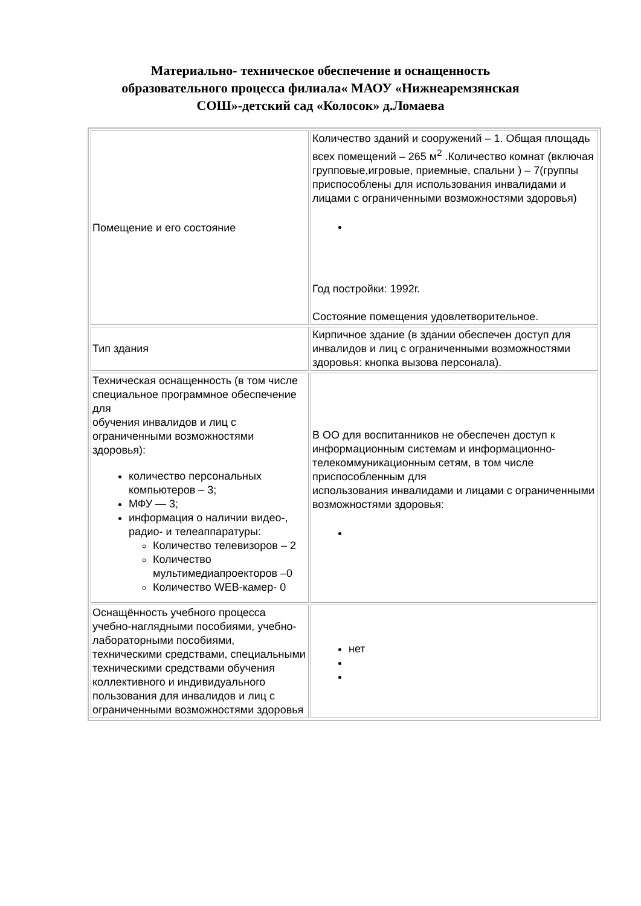Материально- техническое обеспечение и оснащенность
образовательного процесса филиала« МАОУ «Нижнеаремзянская
СОШ»-детский сад «Колосок» д.Ломаева
| Помещение и его состояние | Количество зданий и сооружений – 1. Общая площадь всех помещений – 265 м<sup>2</sup> .Количество комнат (включая групповые,игровые, приемные, спальни ) – 7(группы приспособлены для использования инвалидами и лицами с ограниченными возможностями здоровья) Год постройки: 1992г. Состояние помещения удовлетворительное. |
| Тип здания | Кирпичное здание (в здании обеспечен доступ для инвалидов и лиц с ограниченными возможностями здоровья: кнопка вызова персонала). |
| Техническая оснащенность (в том числе специальное программное обеспечение для обучения инвалидов и лиц с ограниченными возможностями здоровья): количество персональных компьютеров – 3; МФУ — 3; информация о наличии видео-, радио- и телеаппаратуры: Количество телевизоров – 2 Количество мультимедиапроекторов –0 Количество WEB-камер- 0 | В ОО для воспитанников не обеспечен доступ к информационным системам и информационно-телекоммуникационным сетям, в том числе приспособленным для использования инвалидами и лицами с ограниченными возможностями здоровья: |
| Оснащённость учебного процесса учебно-наглядными пособиями, учебно-лабораторными пособиями, техническими средствами, специальными техническими средствами обучения коллективного и индивидуального пользования для инвалидов и лиц с ограниченными возможностями здоровья | нет |